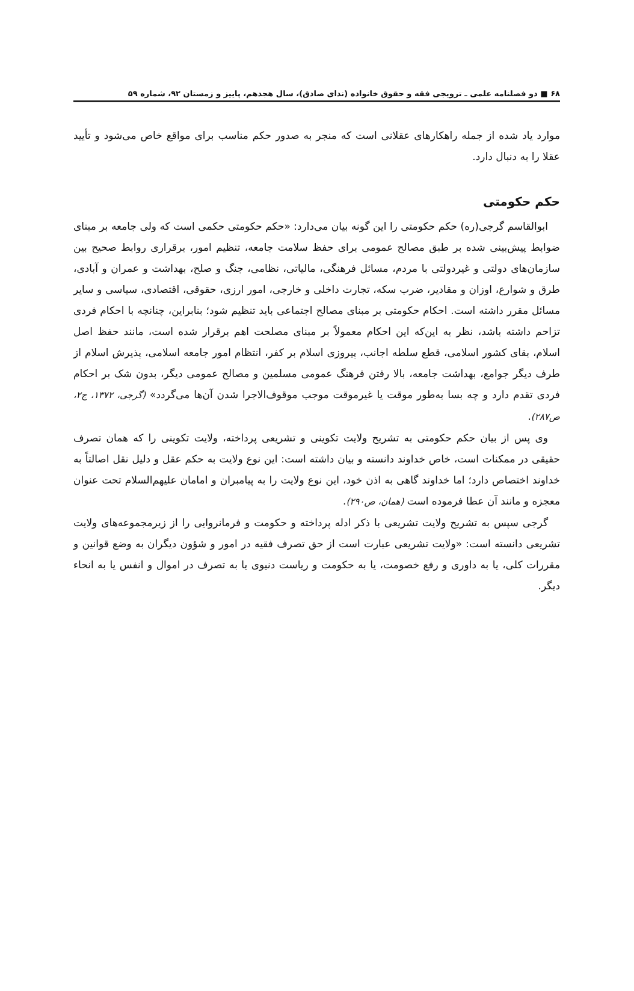۶۸ ■ دو فصلنامه علمی ـ ترویجی فقه و حقوق خانواده (ندای صادق)، سال هجدهم، پاییز و زمستان ۹۲، شماره ۵۹
موارد یاد شده از جمله راهکارهای عقلانی است که منجر به صدور حکم مناسب برای مواقع خاص می‌شود و تأیید عقلا را به دنبال دارد.
حکم حکومتی
ابوالقاسم گرجی(ره) حکم حکومتی را این گونه بیان می‌دارد: «حکم حکومتی حکمی است که ولی جامعه بر مبنای ضوابط پیش‌بینی شده بر طبق مصالح عمومی برای حفظ سلامت جامعه، تنظیم امور، برقراری روابط صحیح بین سازمان‌های دولتی و غیردولتی با مردم، مسائل فرهنگی، مالیاتی، نظامی، جنگ و صلح، بهداشت و عمران و آبادی، طرق و شوارع، اوزان و مقادیر، ضرب سکه، تجارت داخلی و خارجی، امور ارزی، حقوقی، اقتصادی، سیاسی و سایر مسائل مقرر داشته است. احکام حکومتی بر مبنای مصالح اجتماعی باید تنظیم شود؛ بنابراین، چنانچه با احکام فردی تزاحم داشته باشد، نظر به این‌که این احکام معمولاً بر مبنای مصلحت اهم برقرار شده است، مانند حفظ اصل اسلام، بقای کشور اسلامی، قطع سلطه اجانب، پیروزی اسلام بر کفر، انتظام امور جامعه اسلامی، پذیرش اسلام از طرف دیگر جوامع، بهداشت جامعه، بالا رفتن فرهنگ عمومی مسلمین و مصالح عمومی دیگر، بدون شک بر احکام فردی تقدم دارد و چه بسا به‌طور موقت یا غیرموقت موجب موقوف‌الاجرا شدن آن‌ها می‌گردد» (گرجی، ۱۳۷۲، ج۲، ص۲۸۷).
وی پس از بیان حکم حکومتی به تشریح ولایت تکوینی و تشریعی پرداخته، ولایت تکوینی را که همان تصرف حقیقی در ممکنات است، خاص خداوند دانسته و بیان داشته است: این نوع ولایت به حکم عقل و دلیل نقل اصالتاً به خداوند اختصاص دارد؛ اما خداوند گاهی به اذن خود، این نوع ولایت را به پیامبران و امامان علیهم‌السلام تحت عنوان معجزه و مانند آن عطا فرموده است (همان، ص۲۹۰).
گرجی سپس به تشریح ولایت تشریعی با ذکر ادله پرداخته و حکومت و فرمانروایی را از زیرمجموعه‌های ولایت تشریعی دانسته است: «ولایت تشریعی عبارت است از حق تصرف فقیه در امور و شؤون دیگران به وضع قوانین و مقررات کلی، یا به داوری و رفع خصومت، یا به حکومت و ریاست دنیوی یا به تصرف در اموال و انفس یا به انحاء دیگر.